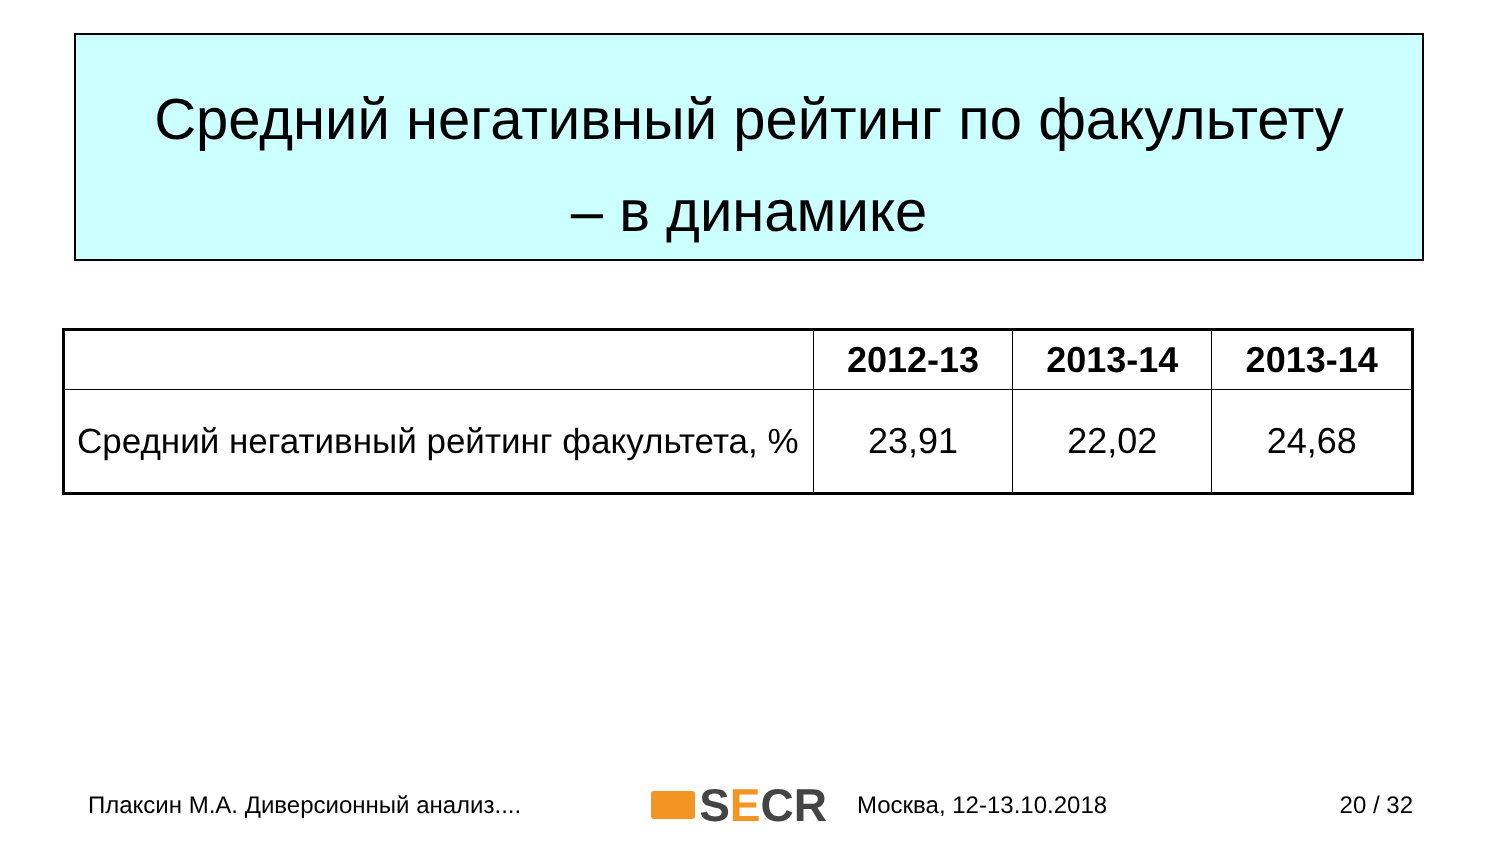Средний негативный рейтинг по факультету
– в динамике
| | 2012-13 | 2013-14 | 2013-14 |
| --- | --- | --- | --- |
| Средний негативный рейтинг факультета, % | 23,91 | 22,02 | 24,68 |
Плаксин М.А. Диверсионный анализ.... S E CR Москва, 12-13.10.2018 20 / 32